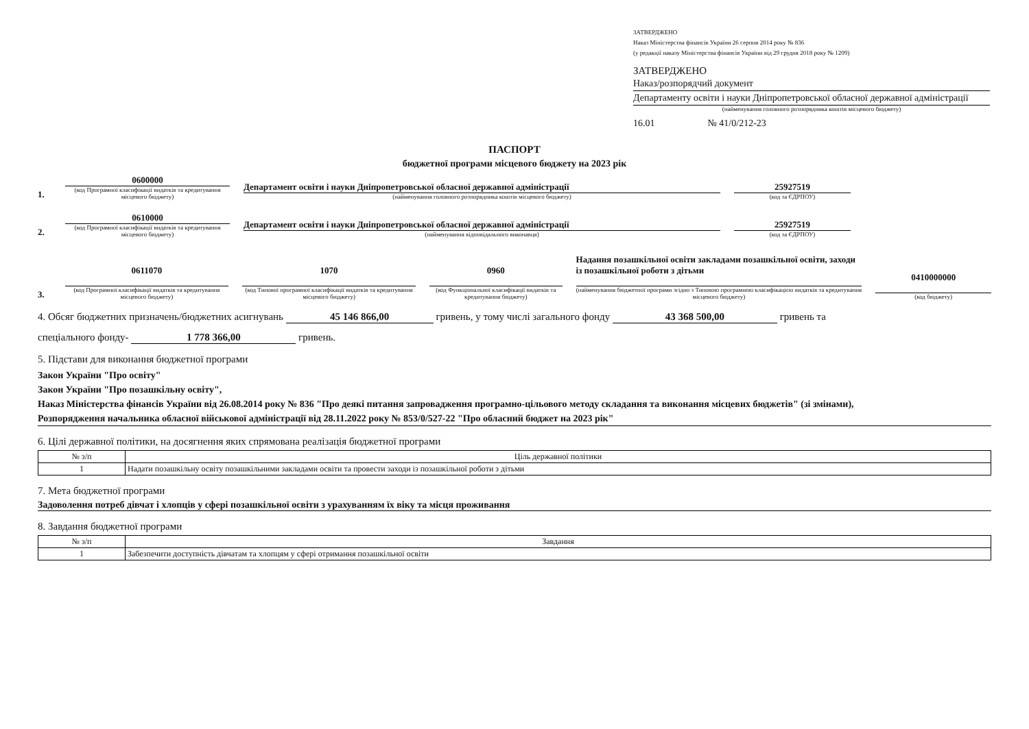ЗАТВЕРДЖЕНО
Наказ Міністерства фінансів України 26 серпня 2014 року № 836
(у редакції наказу Міністерства фінансів України від 29 грудня 2018 року № 1209)
ЗАТВЕРДЖЕНО
Наказ/розпорядчий документ
Департаменту освіти і науки Дніпропетровської обласної державної адміністрації
(найменування головного розпорядника коштів місцевого бюджету)
16.01 № 41/0/212-23
ПАСПОРТ
бюджетної програми місцевого бюджету на 2023 рік
1.
0600000
(код Програмної класифікації видатків та кредитування місцевого бюджету)
Департамент освіти і науки Дніпропетровської обласної державної адміністрації
(найменування головного розпорядника коштів місцевого бюджету)
25927519
(код за ЄДРПОУ)
2.
0610000
(код Програмної класифікації видатків та кредитування місцевого бюджету)
Департамент освіти і науки Дніпропетровської обласної державної адміністрації
(найменування відповідального виконавця)
25927519
(код за ЄДРПОУ)
3.
0611070
(код Програмної класифікації видатків та кредитування місцевого бюджету)
1070
(код Типової програмної класифікації видатків та кредитування місцевого бюджету)
0960
(код Функціональної класифікації видатків та кредитування бюджету)
Надання позашкільної освіти закладами позашкільної освіти, заходи із позашкільної роботи з дітьми
(найменування бюджетної програми згідно з Типовою програмною класифікацією видатків та кредитування місцевого бюджету)
0410000000
(код бюджету)
4. Обсяг бюджетних призначень/бюджетних асигнувань 45 146 866,00 гривень, у тому числі загального фонду 43 368 500,00 гривень та
спеціального фонду- 1 778 366,00 гривень.
5. Підстави для виконання бюджетної програми
Закон України "Про освіту"
Закон України "Про позашкільну освіту",
Наказ Міністерства фінансів України від 26.08.2014 року № 836 "Про деякі питання запровадження програмно-цільового методу складання та виконання місцевих бюджетів" (зі змінами),
Розпорядження начальника обласної військової адміністрації від 28.11.2022 року № 853/0/527-22 "Про обласний бюджет на 2023 рік"
6. Цілі державної політики, на досягнення яких спрямована реалізація бюджетної програми
| № з/п | Ціль державної політики |
| --- | --- |
| 1 | Надати позашкільну освіту позашкільними закладами освіти та провести заходи із позашкільної роботи з дітьми |
7. Мета бюджетної програми
Задоволення потреб дівчат і хлопців у сфері позашкільної освіти з урахуванням їх віку та місця проживання
8. Завдання бюджетної програми
| № з/п | Завдання |
| --- | --- |
| 1 | Забезпечити доступність дівчатам та хлопцям у сфері отримання позашкільної освіти |